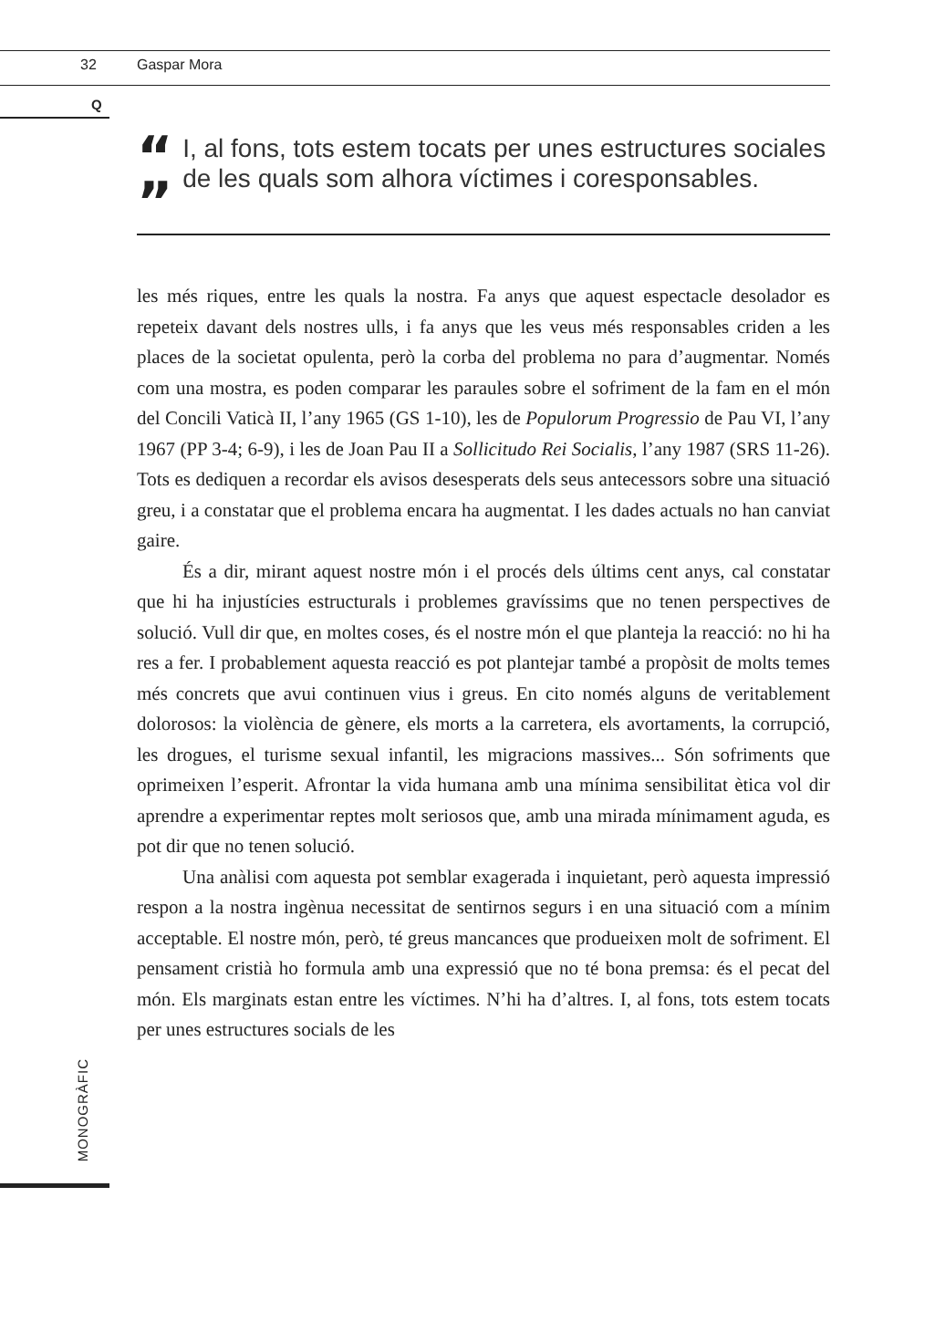32 Gaspar Mora
Q
“
”
I, al fons, tots estem tocats per unes estructures sociales de les quals som alhora víctimes i coresponsables.
les més riques, entre les quals la nostra. Fa anys que aquest espectacle desolador es repeteix davant dels nostres ulls, i fa anys que les veus més responsables criden a les places de la societat opulenta, però la corba del problema no para d’augmentar. Només com una mostra, es poden comparar les paraules sobre el sofriment de la fam en el món del Concili Vaticà II, l’any 1965 (GS 1-10), les de Populorum Progressio de Pau VI, l’any 1967 (PP 3-4; 6-9), i les de Joan Pau II a Sollicitudo Rei Socialis, l’any 1987 (SRS 11-26). Tots es dediquen a recordar els avisos desesperats dels seus antecessors sobre una situació greu, i a constatar que el problema encara ha augmentat. I les dades actuals no han canviat gaire.
És a dir, mirant aquest nostre món i el procés dels últims cent anys, cal constatar que hi ha injustícies estructurals i problemes gravíssims que no tenen perspectives de solució. Vull dir que, en moltes coses, és el nostre món el que planteja la reacció: no hi ha res a fer. I probablement aquesta reacció es pot plantejar també a propòsit de molts temes més concrets que avui continuen vius i greus. En cito només alguns de veritablement dolorosos: la violència de gènere, els morts a la carretera, els avortaments, la corrupció, les drogues, el turisme sexual infantil, les migracions massives... Són sofriments que oprimeixen l’esperit. Afrontar la vida humana amb una mínima sensibilitat ètica vol dir aprendre a experimentar reptes molt seriosos que, amb una mirada mínimament aguda, es pot dir que no tenen solució.
Una anàlisi com aquesta pot semblar exagerada i inquietant, però aquesta impressió respon a la nostra ingènua necessitat de sentirnos segurs i en una situació com a mínim acceptable. El nostre món, però, té greus mancances que produeixen molt de sofriment. El pensament cristià ho formula amb una expressió que no té bona premsa: és el pecat del món. Els marginats estan entre les víctimes. N’hi ha d’altres. I, al fons, tots estem tocats per unes estructures socials de les
MONOGRÀFIC